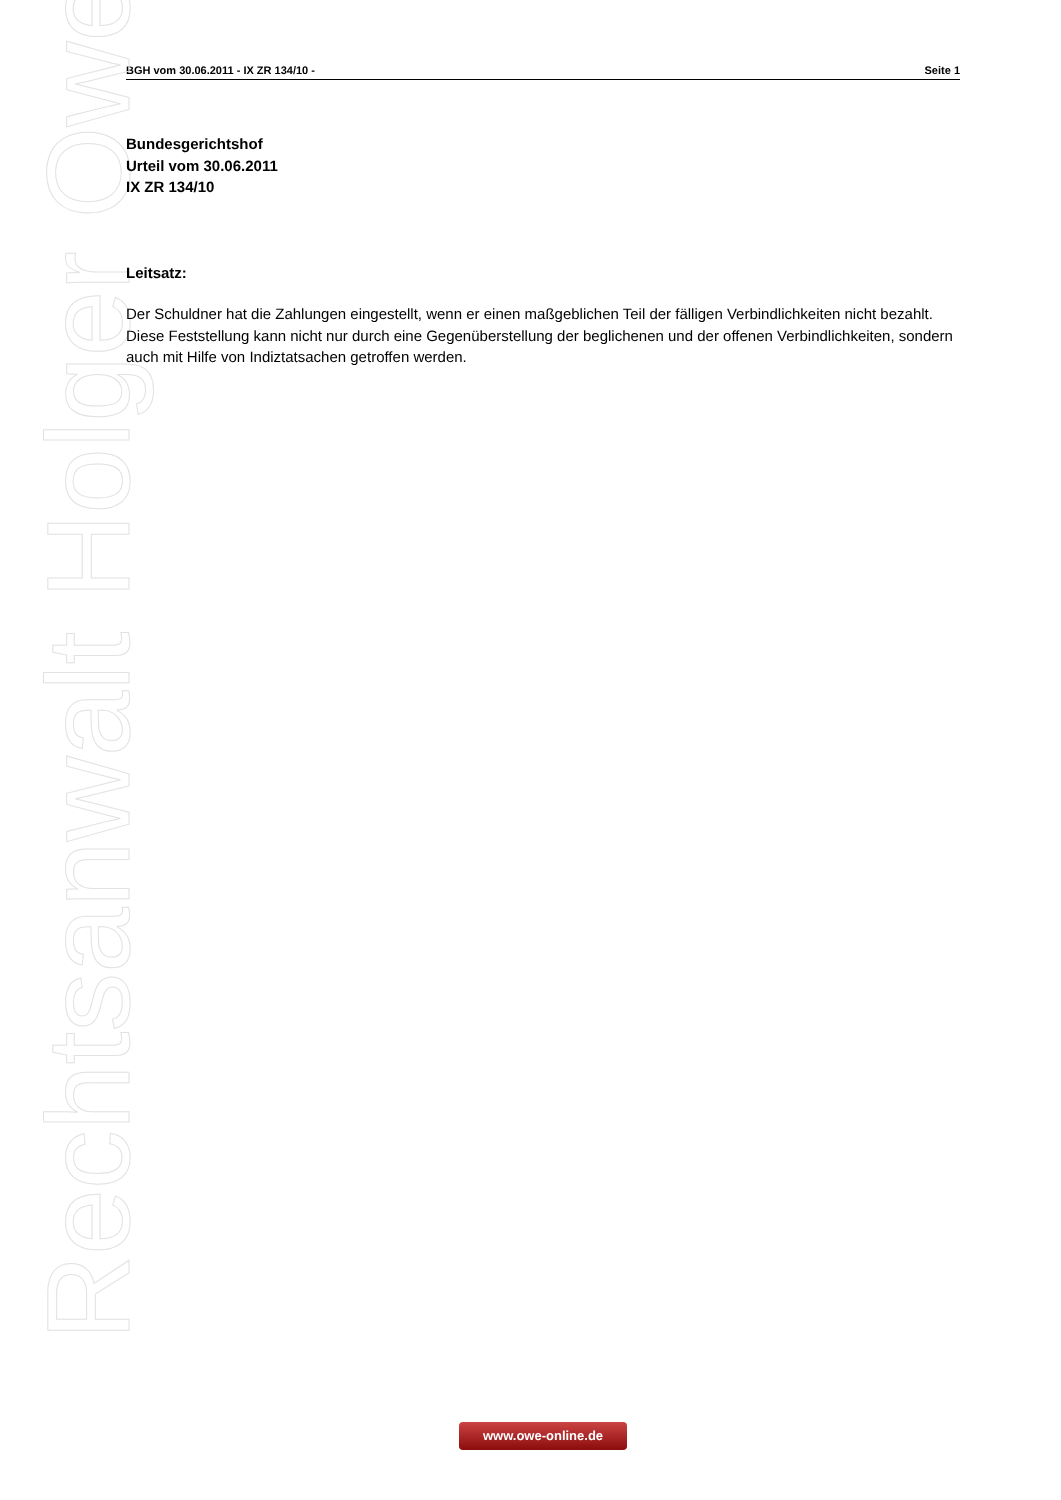BGH vom 30.06.2011 - IX ZR 134/10 - Seite 1
Rechtsanwalt Holger Owe
Bundesgerichtshof
Urteil vom 30.06.2011
IX ZR 134/10
Leitsatz:
Der Schuldner hat die Zahlungen eingestellt, wenn er einen maßgeblichen Teil der fälligen Verbindlichkeiten nicht bezahlt. Diese Feststellung kann nicht nur durch eine Gegenüberstellung der beglichenen und der offenen Verbindlichkeiten, sondern auch mit Hilfe von Indiztatsachen getroffen werden.
www.owe-online.de